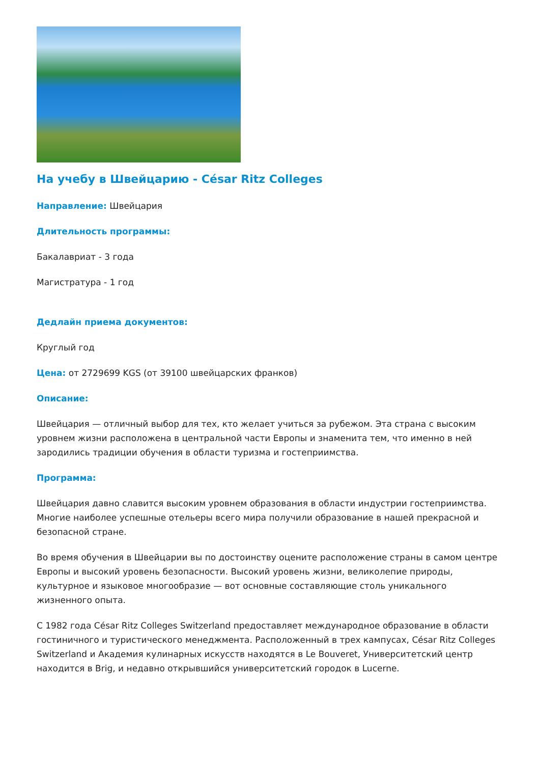На учебу в Швейцарию - César Ritz Colleges
Направление: Швейцария
Длительность программы:
Бакалавриат - 3 года
Магистратура - 1 год
Дедлайн приема документов:
Круглый год
Цена: от 2729699 KGS (от 39100 швейцарских франков)
Описание:
Швейцария — отличный выбор для тех, кто желает учиться за рубежом. Эта страна с высоким уровнем жизни расположена в центральной части Европы и знаменита тем, что именно в ней зародились традиции обучения в области туризма и гостеприимства.
Программа:
Швейцария давно славится высоким уровнем образования в области индустрии гостеприимства. Многие наиболее успешные отельеры всего мира получили образование в нашей прекрасной и безопасной стране.
Во время обучения в Швейцарии вы по достоинству оцените расположение страны в самом центре Европы и высокий уровень безопасности. Высокий уровень жизни, великолепие природы, культурное и языковое многообразие — вот основные составляющие столь уникального жизненного опыта.
С 1982 года César Ritz Colleges Switzerland предоставляет международное образование в области гостиничного и туристического менеджмента. Расположенный в трех кампусах, César Ritz Colleges Switzerland и Академия кулинарных искусств находятся в Le Bouveret, Университетский центр находится в Brig, и недавно открывшийся университетский городок в Lucerne.